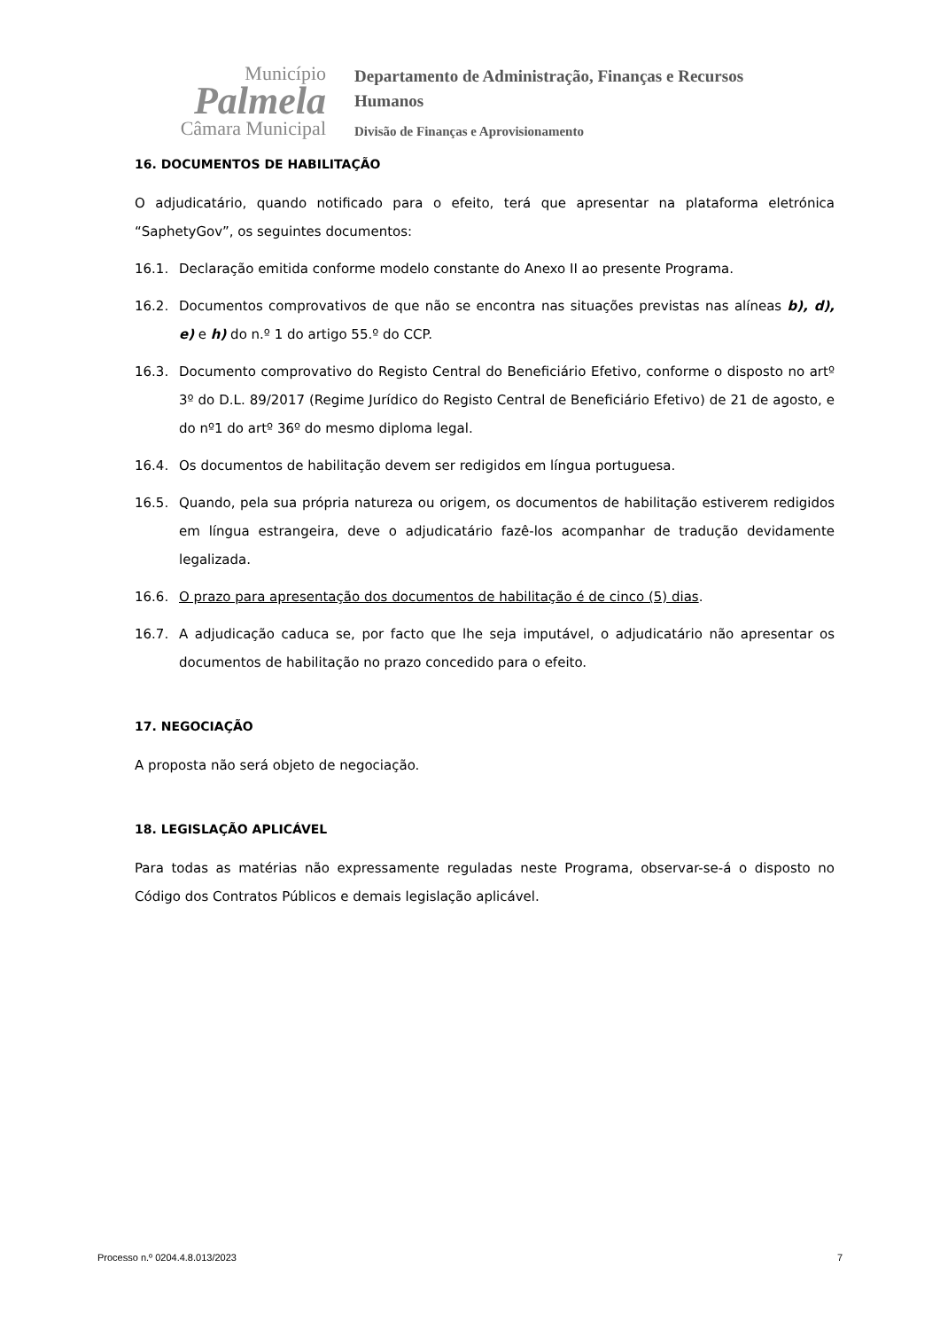Município
Palmela
Câmara Municipal
Departamento de Administração, Finanças e Recursos
Humanos
Divisão de Finanças e Aprovisionamento
16. DOCUMENTOS DE HABILITAÇÃO
O adjudicatário, quando notificado para o efeito, terá que apresentar na plataforma eletrónica “SaphetyGov”, os seguintes documentos:
16.1. Declaração emitida conforme modelo constante do Anexo II ao presente Programa.
16.2. Documentos comprovativos de que não se encontra nas situações previstas nas alíneas b), d), e) e h) do n.º 1 do artigo 55.º do CCP.
16.3. Documento comprovativo do Registo Central do Beneficiário Efetivo, conforme o disposto no artº 3º do D.L. 89/2017 (Regime Jurídico do Registo Central de Beneficiário Efetivo) de 21 de agosto, e do nº1 do artº 36º do mesmo diploma legal.
16.4. Os documentos de habilitação devem ser redigidos em língua portuguesa.
16.5. Quando, pela sua própria natureza ou origem, os documentos de habilitação estiverem redigidos em língua estrangeira, deve o adjudicatário fazê-los acompanhar de tradução devidamente legalizada.
16.6. O prazo para apresentação dos documentos de habilitação é de cinco (5) dias.
16.7. A adjudicação caduca se, por facto que lhe seja imputável, o adjudicatário não apresentar os documentos de habilitação no prazo concedido para o efeito.
17. NEGOCIAÇÃO
A proposta não será objeto de negociação.
18. LEGISLAÇÃO APLICÁVEL
Para todas as matérias não expressamente reguladas neste Programa, observar-se-á o disposto no Código dos Contratos Públicos e demais legislação aplicável.
Processo n.º 0204.4.8.013/2023 7